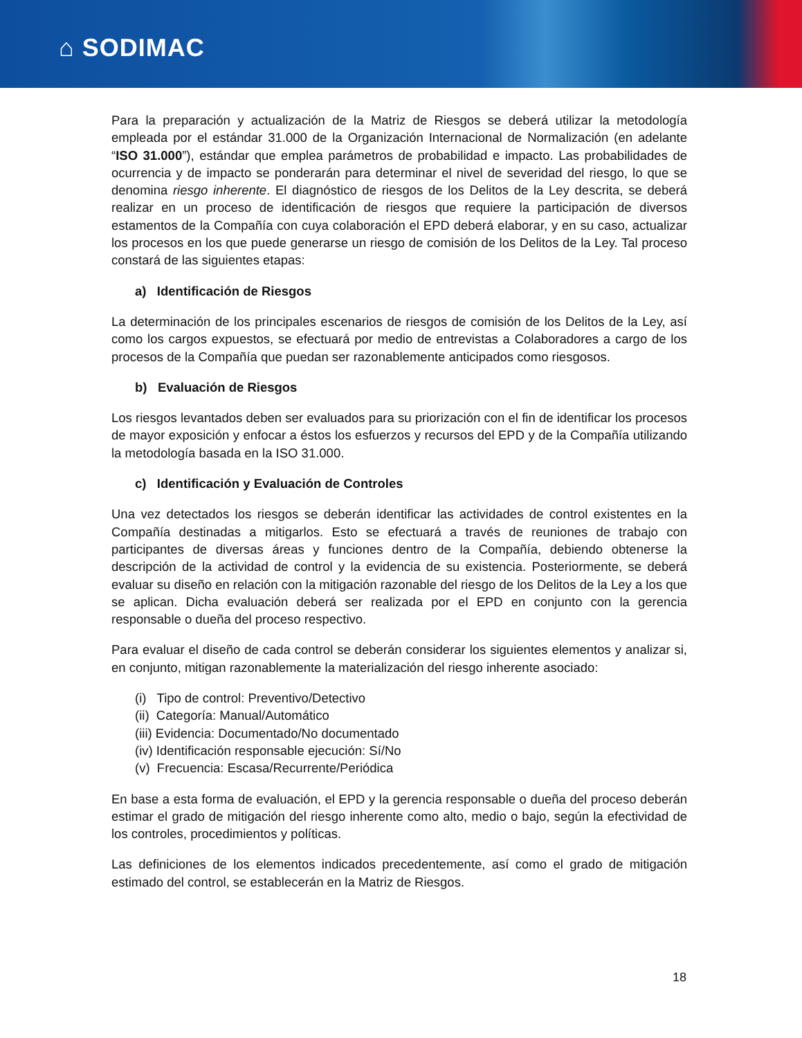⌂ SODIMAC
Para la preparación y actualización de la Matriz de Riesgos se deberá utilizar la metodología empleada por el estándar 31.000 de la Organización Internacional de Normalización (en adelante “ISO 31.000”), estándar que emplea parámetros de probabilidad e impacto. Las probabilidades de ocurrencia y de impacto se ponderarán para determinar el nivel de severidad del riesgo, lo que se denomina riesgo inherente. El diagnóstico de riesgos de los Delitos de la Ley descrita, se deberá realizar en un proceso de identificación de riesgos que requiere la participación de diversos estamentos de la Compañía con cuya colaboración el EPD deberá elaborar, y en su caso, actualizar los procesos en los que puede generarse un riesgo de comisión de los Delitos de la Ley. Tal proceso constará de las siguientes etapas:
a) Identificación de Riesgos
La determinación de los principales escenarios de riesgos de comisión de los Delitos de la Ley, así como los cargos expuestos, se efectuará por medio de entrevistas a Colaboradores a cargo de los procesos de la Compañía que puedan ser razonablemente anticipados como riesgosos.
b) Evaluación de Riesgos
Los riesgos levantados deben ser evaluados para su priorización con el fin de identificar los procesos de mayor exposición y enfocar a éstos los esfuerzos y recursos del EPD y de la Compañía utilizando la metodología basada en la ISO 31.000.
c) Identificación y Evaluación de Controles
Una vez detectados los riesgos se deberán identificar las actividades de control existentes en la Compañía destinadas a mitigarlos. Esto se efectuará a través de reuniones de trabajo con participantes de diversas áreas y funciones dentro de la Compañía, debiendo obtenerse la descripción de la actividad de control y la evidencia de su existencia. Posteriormente, se deberá evaluar su diseño en relación con la mitigación razonable del riesgo de los Delitos de la Ley a los que se aplican. Dicha evaluación deberá ser realizada por el EPD en conjunto con la gerencia responsable o dueña del proceso respectivo.
Para evaluar el diseño de cada control se deberán considerar los siguientes elementos y analizar si, en conjunto, mitigan razonablemente la materialización del riesgo inherente asociado:
(i) Tipo de control: Preventivo/Detectivo
(ii) Categoría: Manual/Automático
(iii) Evidencia: Documentado/No documentado
(iv) Identificación responsable ejecución: Sí/No
(v) Frecuencia: Escasa/Recurrente/Periódica
En base a esta forma de evaluación, el EPD y la gerencia responsable o dueña del proceso deberán estimar el grado de mitigación del riesgo inherente como alto, medio o bajo, según la efectividad de los controles, procedimientos y políticas.
Las definiciones de los elementos indicados precedentemente, así como el grado de mitigación estimado del control, se establecerán en la Matriz de Riesgos.
18